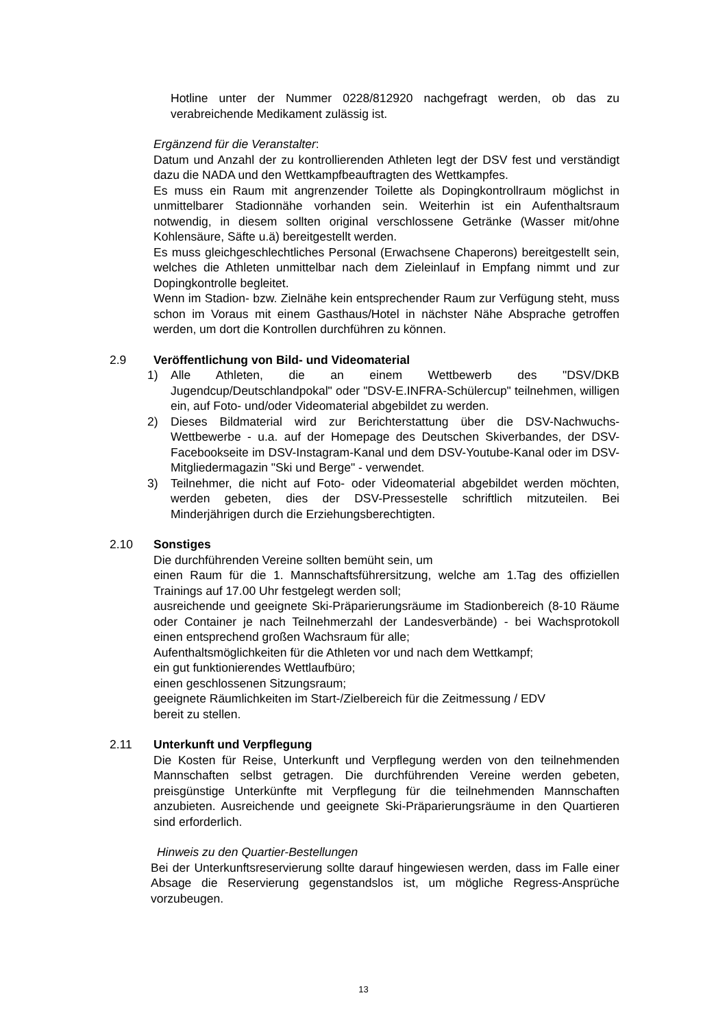Hotline unter der Nummer 0228/812920 nachgefragt werden, ob das zu verabreichende Medikament zulässig ist.
Ergänzend für die Veranstalter:
Datum und Anzahl der zu kontrollierenden Athleten legt der DSV fest und verständigt dazu die NADA und den Wettkampfbeauftragten des Wettkampfes.
Es muss ein Raum mit angrenzender Toilette als Dopingkontrollraum möglichst in unmittelbarer Stadionnähe vorhanden sein. Weiterhin ist ein Aufenthaltsraum notwendig, in diesem sollten original verschlossene Getränke (Wasser mit/ohne Kohlensäure, Säfte u.ä) bereitgestellt werden.
Es muss gleichgeschlechtliches Personal (Erwachsene Chaperons) bereitgestellt sein, welches die Athleten unmittelbar nach dem Zieleinlauf in Empfang nimmt und zur Dopingkontrolle begleitet.
Wenn im Stadion- bzw. Zielnähe kein entsprechender Raum zur Verfügung steht, muss schon im Voraus mit einem Gasthaus/Hotel in nächster Nähe Absprache getroffen werden, um dort die Kontrollen durchführen zu können.
2.9 Veröffentlichung von Bild- und Videomaterial
1) Alle Athleten, die an einem Wettbewerb des "DSV/DKB Jugendcup/Deutschlandpokal" oder "DSV-E.INFRA-Schülercup" teilnehmen, willigen ein, auf Foto- und/oder Videomaterial abgebildet zu werden.
2) Dieses Bildmaterial wird zur Berichterstattung über die DSV-Nachwuchs-Wettbewerbe - u.a. auf der Homepage des Deutschen Skiverbandes, der DSV-Facebookseite im DSV-Instagram-Kanal und dem DSV-Youtube-Kanal oder im DSV-Mitgliedermagazin "Ski und Berge" - verwendet.
3) Teilnehmer, die nicht auf Foto- oder Videomaterial abgebildet werden möchten, werden gebeten, dies der DSV-Pressestelle schriftlich mitzuteilen. Bei Minderjährigen durch die Erziehungsberechtigten.
2.10 Sonstiges
Die durchführenden Vereine sollten bemüht sein, um
einen Raum für die 1. Mannschaftsführersitzung, welche am 1.Tag des offiziellen Trainings auf 17.00 Uhr festgelegt werden soll;
ausreichende und geeignete Ski-Präparierungsräume im Stadionbereich (8-10 Räume oder Container je nach Teilnehmerzahl der Landesverbände) - bei Wachsprotokoll einen entsprechend großen Wachsraum für alle;
Aufenthaltsmöglichkeiten für die Athleten vor und nach dem Wettkampf;
ein gut funktionierendes Wettlaufbüro;
einen geschlossenen Sitzungsraum;
geeignete Räumlichkeiten im Start-/Zielbereich für die Zeitmessung / EDV
bereit zu stellen.
2.11 Unterkunft und Verpflegung
Die Kosten für Reise, Unterkunft und Verpflegung werden von den teilnehmenden Mannschaften selbst getragen. Die durchführenden Vereine werden gebeten, preisgünstige Unterkünfte mit Verpflegung für die teilnehmenden Mannschaften anzubieten. Ausreichende und geeignete Ski-Präparierungsräume in den Quartieren sind erforderlich.
Hinweis zu den Quartier-Bestellungen
Bei der Unterkunftsreservierung sollte darauf hingewiesen werden, dass im Falle einer Absage die Reservierung gegenstandslos ist, um mögliche Regress-Ansprüche vorzubeugen.
13